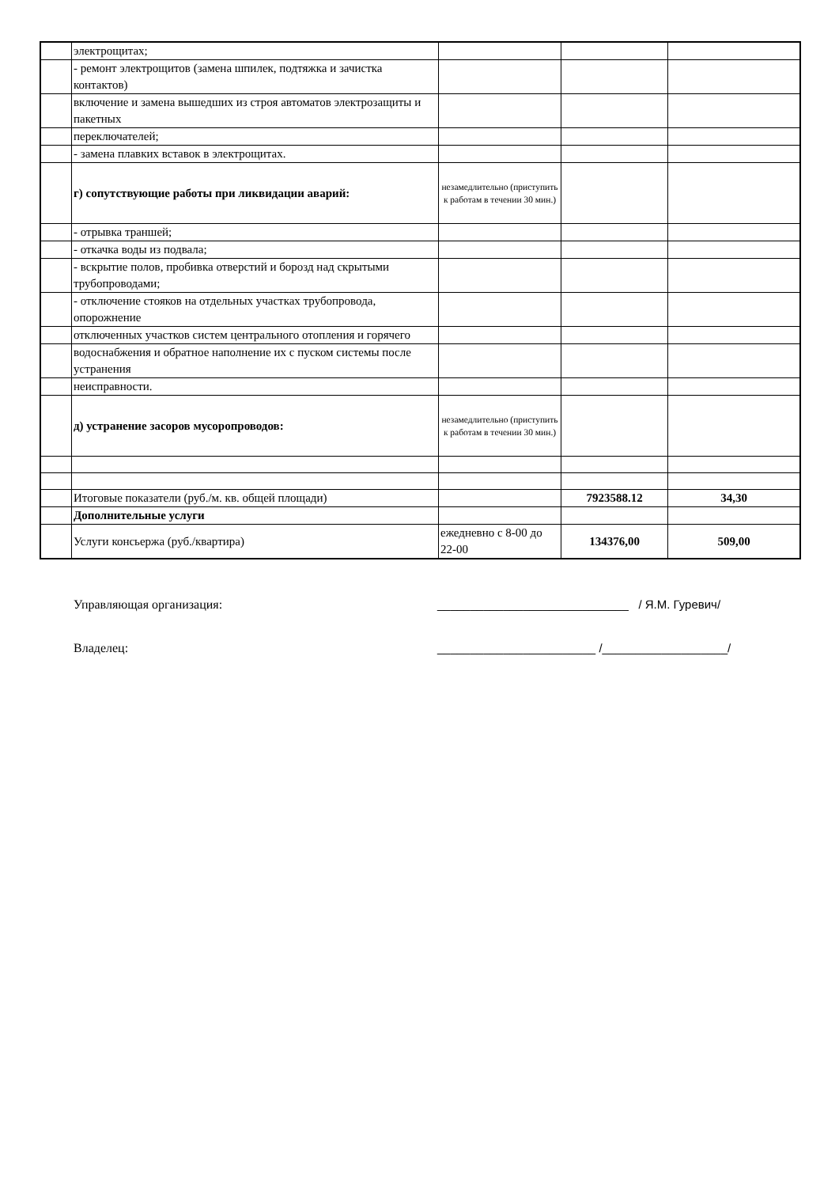| | электрощитах; | | | |
| | - ремонт электрощитов (замена шпилек, подтяжка и зачистка контактов) | | | |
| | включение и замена вышедших из строя автоматов электрозащиты и пакетных | | | |
| | переключателей; | | | |
| | - замена плавких вставок в электрощитах. | | | |
| | г) сопутствующие работы при ликвидации аварий: | незамедлительно (приступить к работам в течении 30 мин.) | | |
| | - отрывка траншей; | | | |
| | - откачка воды из подвала; | | | |
| | - вскрытие полов, пробивка отверстий и борозд над скрытыми трубопроводами; | | | |
| | - отключение стояков на отдельных участках трубопровода, опорожнение | | | |
| | отключенных участков систем центрального отопления и горячего | | | |
| | водоснабжения и обратное наполнение их с пуском системы после устранения | | | |
| | неисправности. | | | |
| | д) устранение засоров мусоропроводов: | незамедлительно (приступить к работам в течении 30 мин.) | | |
| | Итоговые показатели (руб./м. кв. общей площади) | | 7923588.12 | 34,30 |
| | Дополнительные услуги | | | |
| | Услуги консьержа (руб./квартира) | ежедневно с 8-00 до 22-00 | 134376,00 | 509,00 |
Управляющая организация: _____________________________ / Я.М. Гуревич/
Владелец: ________________________ /___________________/